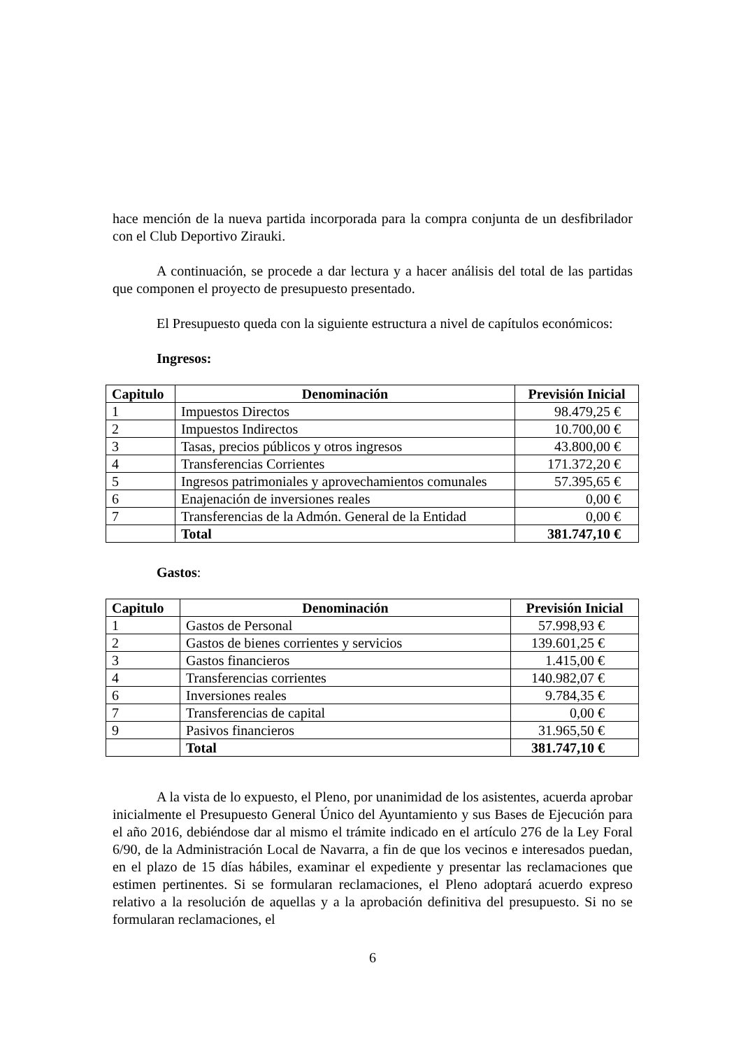hace mención de la nueva partida incorporada para la compra conjunta de un desfibrilador con el Club Deportivo Zirauki.
A continuación, se procede a dar lectura y a hacer análisis del total de las partidas que componen el proyecto de presupuesto presentado.
El Presupuesto queda con la siguiente estructura a nivel de capítulos económicos:
Ingresos:
| Capitulo | Denominación | Previsión Inicial |
| --- | --- | --- |
| 1 | Impuestos Directos | 98.479,25 € |
| 2 | Impuestos Indirectos | 10.700,00 € |
| 3 | Tasas, precios públicos y otros ingresos | 43.800,00 € |
| 4 | Transferencias Corrientes | 171.372,20 € |
| 5 | Ingresos patrimoniales y aprovechamientos comunales | 57.395,65 € |
| 6 | Enajenación de inversiones reales | 0,00 € |
| 7 | Transferencias de la Admón. General de la Entidad | 0,00 € |
| | Total | 381.747,10 € |
Gastos:
| Capitulo | Denominación | Previsión Inicial |
| --- | --- | --- |
| 1 | Gastos de Personal | 57.998,93 € |
| 2 | Gastos de bienes corrientes y servicios | 139.601,25 € |
| 3 | Gastos financieros | 1.415,00 € |
| 4 | Transferencias corrientes | 140.982,07 € |
| 6 | Inversiones reales | 9.784,35 € |
| 7 | Transferencias de capital | 0,00 € |
| 9 | Pasivos financieros | 31.965,50 € |
| | Total | 381.747,10 € |
A la vista de lo expuesto, el Pleno, por unanimidad de los asistentes, acuerda aprobar inicialmente el Presupuesto General Único del Ayuntamiento y sus Bases de Ejecución para el año 2016, debiéndose dar al mismo el trámite indicado en el artículo 276 de la Ley Foral 6/90, de la Administración Local de Navarra, a fin de que los vecinos e interesados puedan, en el plazo de 15 días hábiles, examinar el expediente y presentar las reclamaciones que estimen pertinentes. Si se formularan reclamaciones, el Pleno adoptará acuerdo expreso relativo a la resolución de aquellas y a la aprobación definitiva del presupuesto. Si no se formularan reclamaciones, el
6